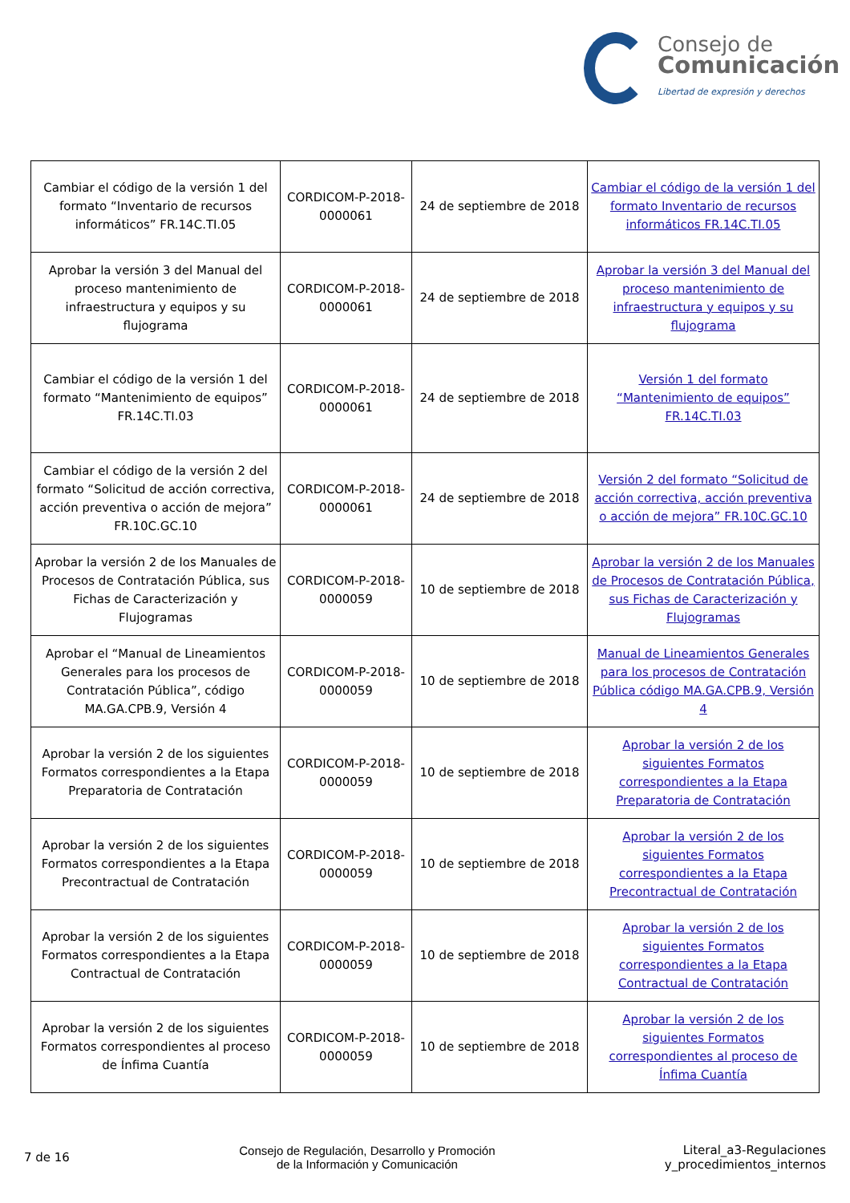Consejo de
Comunicación
Libertad de expresión y derechos
| Cambiar el código de la versión 1 del formato “Inventario de recursos informáticos” FR.14C.TI.05 | CORDICOM-P-2018-0000061 | 24 de septiembre de 2018 | Cambiar el código de la versión 1 del formato Inventario de recursos informáticos FR.14C.TI.05 |
| Aprobar la versión 3 del Manual del proceso mantenimiento de infraestructura y equipos y su flujograma | CORDICOM-P-2018-0000061 | 24 de septiembre de 2018 | Aprobar la versión 3 del Manual del proceso mantenimiento de infraestructura y equipos y su flujograma |
| Cambiar el código de la versión 1 del formato “Mantenimiento de equipos” FR.14C.TI.03 | CORDICOM-P-2018-0000061 | 24 de septiembre de 2018 | Versión 1 del formato “Mantenimiento de equipos” FR.14C.TI.03 |
| Cambiar el código de la versión 2 del formato “Solicitud de acción correctiva, acción preventiva o acción de mejora” FR.10C.GC.10 | CORDICOM-P-2018-0000061 | 24 de septiembre de 2018 | Versión 2 del formato “Solicitud de acción correctiva, acción preventiva o acción de mejora” FR.10C.GC.10 |
| Aprobar la versión 2 de los Manuales de Procesos de Contratación Pública, sus Fichas de Caracterización y Flujogramas | CORDICOM-P-2018-0000059 | 10 de septiembre de 2018 | Aprobar la versión 2 de los Manuales de Procesos de Contratación Pública, sus Fichas de Caracterización y Flujogramas |
| Aprobar el “Manual de Lineamientos Generales para los procesos de Contratación Pública”, código MA.GA.CPB.9, Versión 4 | CORDICOM-P-2018-0000059 | 10 de septiembre de 2018 | Manual de Lineamientos Generales para los procesos de Contratación Pública código MA.GA.CPB.9, Versión 4 |
| Aprobar la versión 2 de los siguientes Formatos correspondientes a la Etapa Preparatoria de Contratación | CORDICOM-P-2018-0000059 | 10 de septiembre de 2018 | Aprobar la versión 2 de los siguientes Formatos correspondientes a la Etapa Preparatoria de Contratación |
| Aprobar la versión 2 de los siguientes Formatos correspondientes a la Etapa Precontractual de Contratación | CORDICOM-P-2018-0000059 | 10 de septiembre de 2018 | Aprobar la versión 2 de los siguientes Formatos correspondientes a la Etapa Precontractual de Contratación |
| Aprobar la versión 2 de los siguientes Formatos correspondientes a la Etapa Contractual de Contratación | CORDICOM-P-2018-0000059 | 10 de septiembre de 2018 | Aprobar la versión 2 de los siguientes Formatos correspondientes a la Etapa Contractual de Contratación |
| Aprobar la versión 2 de los siguientes Formatos correspondientes al proceso de Ínfima Cuantía | CORDICOM-P-2018-0000059 | 10 de septiembre de 2018 | Aprobar la versión 2 de los siguientes Formatos correspondientes al proceso de Ínfima Cuantía |
7 de 16
Consejo de Regulación, Desarrollo y Promoción
de la Información y Comunicación
Literal_a3-Regulaciones
y_procedimientos_internos